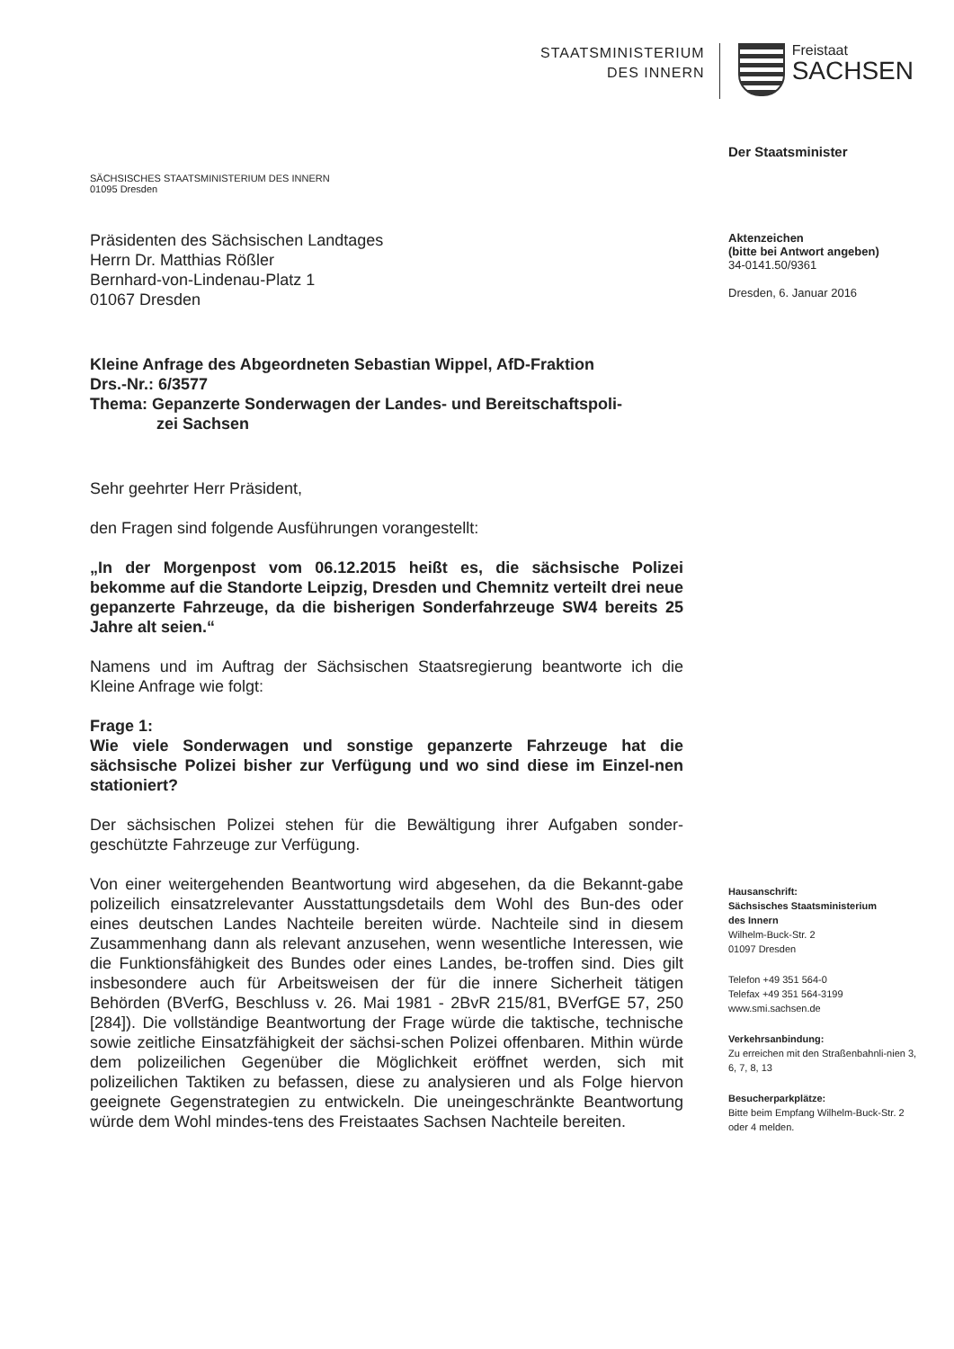STAATSMINISTERIUM
DES INNERN
Freistaat
SACHSEN
SÄCHSISCHES STAATSMINISTERIUM DES INNERN
01095 Dresden
Präsidenten des Sächsischen Landtages
Herrn Dr. Matthias Rößler
Bernhard-von-Lindenau-Platz 1
01067 Dresden
Kleine Anfrage des Abgeordneten Sebastian Wippel, AfD-Fraktion
Drs.-Nr.: 6/3577
Thema: Gepanzerte Sonderwagen der Landes- und Bereitschaftspoli-
zei Sachsen
Sehr geehrter Herr Präsident,
den Fragen sind folgende Ausführungen vorangestellt:
„In der Morgenpost vom 06.12.2015 heißt es, die sächsische Polizei bekomme auf die Standorte Leipzig, Dresden und Chemnitz verteilt drei neue gepanzerte Fahrzeuge, da die bisherigen Sonderfahrzeuge SW4 bereits 25 Jahre alt seien.“
Namens und im Auftrag der Sächsischen Staatsregierung beantworte ich die Kleine Anfrage wie folgt:
Frage 1:
Wie viele Sonderwagen und sonstige gepanzerte Fahrzeuge hat die sächsische Polizei bisher zur Verfügung und wo sind diese im Einzel-nen stationiert?
Der sächsischen Polizei stehen für die Bewältigung ihrer Aufgaben sonder-geschützte Fahrzeuge zur Verfügung.
Von einer weitergehenden Beantwortung wird abgesehen, da die Bekannt-gabe polizeilich einsatzrelevanter Ausstattungsdetails dem Wohl des Bun-des oder eines deutschen Landes Nachteile bereiten würde. Nachteile sind in diesem Zusammenhang dann als relevant anzusehen, wenn wesentliche Interessen, wie die Funktionsfähigkeit des Bundes oder eines Landes, be-troffen sind. Dies gilt insbesondere auch für Arbeitsweisen der für die innere Sicherheit tätigen Behörden (BVerfG, Beschluss v. 26. Mai 1981 - 2BvR 215/81, BVerfGE 57, 250 [284]). Die vollständige Beantwortung der Frage würde die taktische, technische sowie zeitliche Einsatzfähigkeit der sächsi-schen Polizei offenbaren. Mithin würde dem polizeilichen Gegenüber die Möglichkeit eröffnet werden, sich mit polizeilichen Taktiken zu befassen, diese zu analysieren und als Folge hiervon geeignete Gegenstrategien zu entwickeln. Die uneingeschränkte Beantwortung würde dem Wohl mindes-tens des Freistaates Sachsen Nachteile bereiten.
Der Staatsminister
Aktenzeichen
(bitte bei Antwort angeben)
34-0141.50/9361
Dresden, 6. Januar 2016
Hausanschrift:
Sächsisches Staatsministerium
des Innern
Wilhelm-Buck-Str. 2
01097 Dresden
Telefon +49 351 564-0
Telefax +49 351 564-3199
www.smi.sachsen.de
Verkehrsanbindung:
Zu erreichen mit den Straßenbahnli-nien 3, 6, 7, 8, 13
Besucherparkplätze:
Bitte beim Empfang Wilhelm-Buck-Str. 2 oder 4 melden.